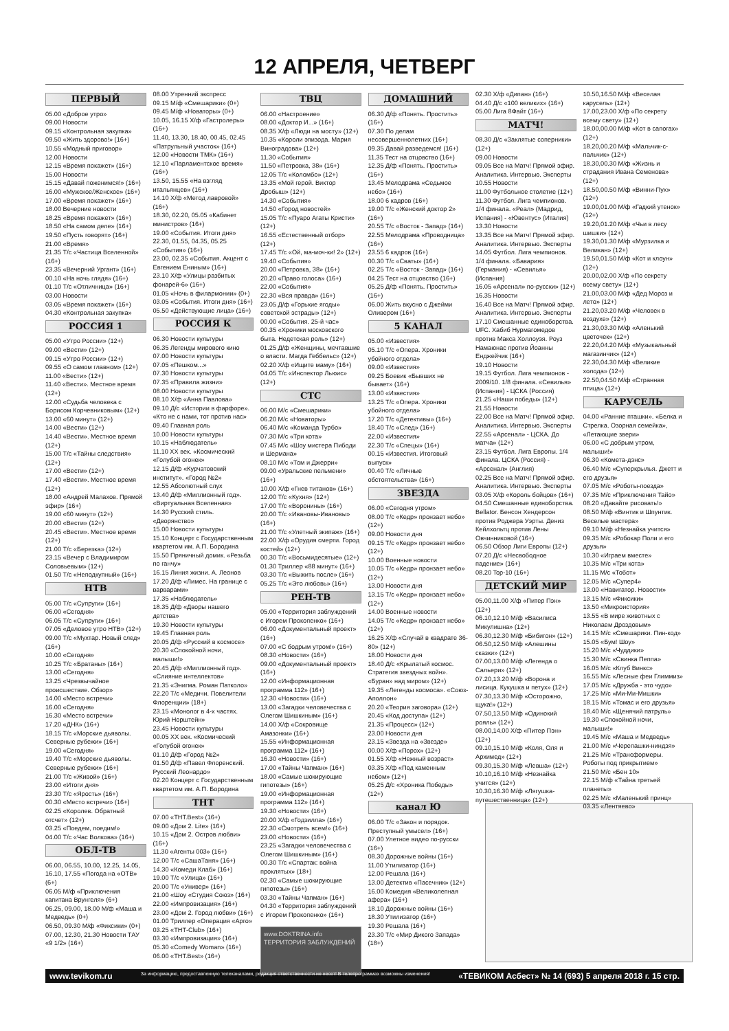12 АПРЕЛЯ, ЧЕТВЕРГ
ПЕРВЫЙ
05.00 «Доброе утро»
09.00 Новости
09.15 «Контрольная закупка»
09.50 «Жить здорово!» (16+)
10.55 «Модный приговор»
12.00 Новости
12.15 «Время покажет» (16+)
15.00 Новости
15.15 «Давай поженимся!» (16+)
16.00 «Мужское/Женское» (16+)
17.00 «Время покажет» (16+)
18.00 Вечерние новости
18.25 «Время покажет» (16+)
18.50 «На самом деле» (16+)
19.50 «Пусть говорят» (16+)
21.00 «Время»
21.35 Т/с «Частица Вселенной» (16+)
23.35 «Вечерний Ургант» (16+)
00.10 «На ночь глядя» (16+)
01.10 Т/с «Отличница» (16+)
03.00 Новости
03.05 «Время покажет» (16+)
04.30 «Контрольная закупка»
РОССИЯ 1
05.00 «Утро России» (12+)
09.00 «Вести» (12+)
09.15 «Утро России» (12+)
09.55 «О самом главном» (12+)
11.00 «Вести» (12+)
11.40 «Вести». Местное время (12+)
12.00 «Судьба человека с Борисом Корчевниковым» (12+)
13.00 «60 минут» (12+)
14.00 «Вести» (12+)
14.40 «Вести». Местное время (12+)
15.00 Т/с «Тайны следствия» (12+)
17.00 «Вести» (12+)
17.40 «Вести». Местное время (12+)
18.00 «Андрей Малахов. Прямой эфир» (16+)
19.00 «60 минут» (12+)
20.00 «Вести» (12+)
20.45 «Вести». Местное время (12+)
21.00 Т/с «Березка» (12+)
23.15 «Вечер с Владимиром Соловьевым» (12+)
01.50 Т/с «Неподкупный» (16+)
НТВ
05.00 Т/с «Супруги» (16+)
06.00 «Сегодня»
06.05 Т/с «Супруги» (16+)
07.05 «Деловое утро НТВ» (12+)
09.00 Т/с «Мухтар. Новый след» (16+)
10.00 «Сегодня»
10.25 Т/с «Братаны» (16+)
13.00 «Сегодня»
13.25 «Чрезвычайное происшествие. Обзор»
14.00 «Место встречи»
16.00 «Сегодня»
16.30 «Место встречи»
17.20 «ДНК» (16+)
18.15 Т/с «Морские дьяволы. Северные рубежи» (16+)
19.00 «Сегодня»
19.40 Т/с «Морские дьяволы. Северные рубежи» (16+)
21.00 Т/с «Живой» (16+)
23.00 «Итоги дня»
23.30 Т/с «Ярость» (16+)
00.30 «Место встречи» (16+)
02.25 «Королев. Обратный отсчет» (12+)
03.25 «Поедем, поедим!»
04.00 Т/с «Час Волкова» (16+)
ОБЛ-ТВ
06.00, 06.55, 10.00, 12.25, 14.05, 16.10, 17.55 «Погода на «ОТВ» (6+)
06.05 М/ф «Приключения капитана Врунгеля» (6+)
06.25, 09.00, 18.00 М/ф «Маша и Медведь» (0+)
06.50, 09.30 М/ф «Фиксики» (0+)
07.00, 12.30, 21.30 Новости ТАУ «9 1/2» (16+)
08.00 Утренний экспресс
09.15 М/ф «Смешарики» (0+)
09.45 М/ф «Новаторы» (0+)
10.05, 16.15 Х/ф «Гастролеры» (16+)
11.40, 13.30, 18.40, 00.45, 02.45 «Патрульный участок» (16+)
12.00 «Новости ТМК» (16+)
12.10 «Парламентское время» (16+)
13.50, 15.55 «На взгляд итальянцев» (16+)
14.10 Х/ф «Метод лавровой» (16+)
18.30, 02.20, 05.05 «Кабинет министров» (16+)
19.00 «События. Итоги дня»
22.30, 01.55, 04.35, 05.25 «События» (16+)
23.00, 02.35 «События. Акцент с Евгением Ениным» (16+)
23.10 Х/ф «Улицы разбитых фонарей-6» (16+)
01.05 «Ночь в филармонии» (0+)
03.05 «События. Итоги дня» (16+)
05.50 «Действующие лица» (16+)
РОССИЯ К
06.30 Новости культуры
06.35 Легенды мирового кино
07.00 Новости культуры
07.05 «Пешком...»
07.30 Новости культуры
07.35 «Правила жизни»
08.00 Новости культуры
08.10 Х/ф «Анна Павлова»
09.10 Д/с «Истории в фарфоре». «Кто не с нами, тот против нас»
09.40 Главная роль
10.00 Новости культуры
10.15 «Наблюдатель»
11.10 ХХ век. «Космический «Голубой огонек»
12.15 Д/ф «Курчатовский институт». «Город №2»
12.55 Абсолютный слух
13.40 Д/ф «Миллионный год». «Виртуальная Вселенная»
14.30 Русский стиль. «Дворянство»
15.00 Новости культуры
15.10 Концерт с Государственным квартетом им. А.П. Бородина
15.50 Пряничный домик. «Резьба по ганчу»
16.15 Линия жизни. А. Леонов
17.20 Д/ф «Лимес. На границе с варварами»
17.35 «Наблюдатель»
18.35 Д/ф «Дворы нашего детства»
19.30 Новости культуры
19.45 Главная роль
20.05 Д/ф «Русский в космосе»
20.30 «Спокойной ночи, малыши!»
20.45 Д/ф «Миллионный год». «Слияние интеллектов»
21.35 «Энигма. Роман Патколо»
22.20 Т/с «Медичи. Повелители Флоренции» (18+)
23.15 «Монолог в 4-х частях. Юрий Норштейн»
23.45 Новости культуры
00.05 ХХ век. «Космический «Голубой огонек»
01.10 Д/ф «Город №2»
01.50 Д/ф «Павел Флоренский. Русский Леонардо»
02.20 Концерт с Государственным квартетом им. А.П. Бородина
ТНТ
07.00 «ТНТ.Best» (16+)
09.00 «Дом 2. Lite» (16+)
10.15 «Дом 2. Остров любви» (16+)
11.30 «Агенты 003» (16+)
12.00 Т/с «СашаТаня» (16+)
14.30 «Комеди Клаб» (16+)
19.00 Т/с «Улица» (16+)
20.00 Т/с «Универ» (16+)
21.00 «Шоу «Студия Союз» (16+)
22.00 «Импровизация» (16+)
23.00 «Дом 2. Город любви» (16+)
01.00 Триллер «Операция «Арго»
03.25 «ТНТ-Club» (16+)
03.30 «Импровизация» (16+)
05.30 «Comedy Woman» (16+)
06.00 «ТНТ.Best» (16+)
ТВЦ
06.00 «Настроение»
08.00 «Доктор И...» (16+)
08.35 Х/ф «Люди на мосту» (12+)
10.35 «Короли эпизода. Мария Виноградова» (12+)
11.30 «События»
11.50 «Петровка, 38» (16+)
12.05 Т/с «Коломбо» (12+)
13.35 «Мой герой. Виктор Дробыш» (12+)
14.30 «События»
14.50 «Город новостей»
15.05 Т/с «Пуаро Агаты Кристи» (12+)
16.55 «Естественный отбор» (12+)
17.45 Т/с «Ой, ма-моч-ки! 2» (12+)
19.40 «События»
20.00 «Петровка, 38» (16+)
20.20 «Право голоса» (16+)
22.00 «События»
22.30 «Вся правда» (16+)
23.05 Д/ф «Горькие ягоды» советской эстрады» (12+)
00.00 «События. 25-й час»
00.35 «Хроники московского быта. Недетская роль» (12+)
01.25 Д/ф «Женщины, мечтавшие о власти. Магда Геббельс» (12+)
02.20 Х/ф «Ищите маму» (16+)
04.05 Т/с «Инспектор Льюис» (12+)
СТС
06.00 М/с «Смешарики»
06.20 М/с «Новаторы»
06.40 М/с «Команда Турбо»
07.30 М/с «Три кота»
07.45 М/с «Шоу мистера Пибоди и Шермана»
08.10 М/с «Том и Джерри»
09.00 «Уральские пельмени» (16+)
10.00 Х/ф «Гнев титанов» (16+)
12.00 Т/с «Кухня» (12+)
17.00 Т/с «Воронины» (16+)
20.00 Т/с «Ивановы-Ивановы» (16+)
21.00 Т/с «Улетный экипаж» (16+)
22.00 Х/ф «Орудия смерти. Город костей» (12+)
00.30 Т/с «Восьмидесятые» (12+)
01.30 Триллер «88 минут» (16+)
03.30 Т/с «Выжить после» (16+)
05.25 Т/с «Это любовь» (16+)
РЕН-ТВ
05.00 «Территория заблуждений с Игорем Прокопенко» (16+)
06.00 «Документальный проект» (16+)
07.00 «С бодрым утром!» (16+)
08.30 «Новости» (16+)
09.00 «Документальный проект» (16+)
12.00 «Информационная программа 112» (16+)
12.30 «Новости» (16+)
13.00 «Загадки человечества с Олегом Шишкиным» (16+)
14.00 Х/ф «Сокровище Амазонки» (16+)
15.55 «Информационная программа 112» (16+)
16.30 «Новости» (16+)
17.00 «Тайны Чапман» (16+)
18.00 «Самые шокирующие гипотезы» (16+)
19.00 «Информационная программа 112» (16+)
19.30 «Новости» (16+)
20.00 Х/ф «Годзилла» (16+)
22.30 «Смотреть всем!» (16+)
23.00 «Новости» (16+)
23.25 «Загадки человечества с Олегом Шишкиным» (16+)
00.30 Т/с «Спартак: война проклятых» (18+)
02.30 «Самые шокирующие гипотезы» (16+)
03.30 «Тайны Чапман» (16+)
04.30 «Территория заблуждений с Игорем Прокопенко» (16+)
www.DOKTRINA.info
ТЕРРИТОРИЯ ЗАБЛУЖДЕНИЙ
ДОМАШНИЙ
06.30 Д/ф «Понять. Простить» (16+)
07.30 По делам несовершеннолетних (16+)
09.35 Давай разведемся! (16+)
11.35 Тест на отцовство (16+)
12.35 Д/ф «Понять. Простить» (16+)
13.45 Мелодрама «Седьмое небо» (16+)
18.00 6 кадров (16+)
19.00 Т/с «Женский доктор 2» (16+)
20.55 Т/с «Восток - Запад» (16+)
22.55 Мелодрама «Проводница» (16+)
23.55 6 кадров (16+)
00.30 Т/с «Сваты» (16+)
02.25 Т/с «Восток - Запад» (16+)
04.25 Тест на отцовство (16+)
05.25 Д/ф «Понять. Простить» (16+)
06.00 Жить вкусно с Джейми Оливером (16+)
5 КАНАЛ
05.00 «Известия»
05.10 Т/с «Опера. Хроники убойного отдела»
09.00 «Известия»
09.25 Боевик «Бывших не бывает» (16+)
13.00 «Известия»
13.25 Т/с «Опера. Хроники убойного отдела»
17.20 Т/с «Детективы» (16+)
18.40 Т/с «След» (16+)
22.00 «Известия»
22.30 Т/с «Спецы» (16+)
00.15 «Известия. Итоговый выпуск»
00.40 Т/с «Личные обстоятельства» (16+)
ЗВЕЗДА
06.00 «Сегодня утром»
08.00 Т/с «Кедр» пронзает небо» (12+)
09.00 Новости дня
09.15 Т/с «Кедр» пронзает небо» (12+)
10.00 Военные новости
10.05 Т/с «Кедр» пронзает небо» (12+)
13.00 Новости дня
13.15 Т/с «Кедр» пронзает небо» (12+)
14.00 Военные новости
14.05 Т/с «Кедр» пронзает небо» (12+)
16.25 Х/ф «Случай в квадрате 36-80» (12+)
18.00 Новости дня
18.40 Д/с «Крылатый космос. Стратегия звездных войн». «Буран» над миром» (12+)
19.35 «Легенды космоса». «Союз-Аполлон»
20.20 «Теория заговора» (12+)
20.45 «Код доступа» (12+)
21.35 «Процесс» (12+)
23.00 Новости дня
23.15 «Звезда на «Звезде»
00.00 Х/ф «Порох» (12+)
01.55 Х/ф «Нежный возраст»
03.35 Х/ф «Под каменным небом» (12+)
05.25 Д/с «Хроника Победы» (12+)
канал Ю
06.00 Т/с «Закон и порядок. Преступный умысел» (16+)
07.00 Улетное видео по-русски (16+)
08.30 Дорожные войны (16+)
11.00 Утилизатор (16+)
12.00 Решала (16+)
13.00 Детектив «Пасечник» (12+)
16.00 Комедия «Великолепная афера» (16+)
18.10 Дорожные войны (16+)
18.30 Утилизатор (16+)
19.30 Решала (16+)
23.30 Т/с «Мир Дикого Запада» (18+)
02.30 Х/ф «Дипан» (16+)
04.40 Д/с «100 великих» (16+)
05.00 Лига 8Файт (16+)
МАТЧ!
08.30 Д/с «Заклятые соперники» (12+)
09.00 Новости
09.05 Все на Матч! Прямой эфир. Аналитика. Интервью. Эксперты
10.55 Новости
11.00 Футбольное столетие (12+)
11.30 Футбол. Лига чемпионов. 1/4 финала. «Реал» (Мадрид, Испания) - «Ювентус» (Италия)
13.30 Новости
13.35 Все на Матч! Прямой эфир. Аналитика. Интервью. Эксперты
14.05 Футбол. Лига чемпионов. 1/4 финала. «Бавария» (Германия) - «Севилья» (Испания)
16.05 «Арсенал» по-русски» (12+)
16.35 Новости
16.40 Все на Матч! Прямой эфир. Аналитика. Интервью. Эксперты
17.10 Смешанные единоборства. UFC. Хабиб Нурмагомедов против Макса Холлоуэя. Роуз Намаюнас против Йоанны Енджейчик (16+)
19.10 Новости
19.15 Футбол. Лига чемпионов - 2009/10. 1/8 финала. «Севилья» (Испания) - ЦСКА (Россия)
21.25 «Наши победы» (12+)
21.55 Новости
22.00 Все на Матч! Прямой эфир. Аналитика. Интервью. Эксперты
22.55 «Арсенал» - ЦСКА. До матча» (12+)
23.15 Футбол. Лига Европы. 1/4 финала. ЦСКА (Россия) - «Арсенал» (Англия)
02.25 Все на Матч! Прямой эфир. Аналитика. Интервью. Эксперты
03.05 Х/ф «Король бойцов» (16+)
04.50 Смешанные единоборства. Bellator. Бенсон Хендерсон против Роджера Уэрты. Дениз Кейлхольтц против Лены Овчинниковой (16+)
06.50 Обзор Лиги Европы (12+)
07.20 Д/с «Несвободное падение» (16+)
08.20 Top-10 (16+)
ДЕТСКИЙ МИР
05.00,11.00 Х/ф «Питер Пэн» (12+)
06.10,12.10 М/ф «Василиса Микулишна» (12+)
06.30,12.30 М/ф «Бибигон» (12+)
06.50,12.50 М/ф «Алешины сказки» (12+)
07.00,13.00 М/ф «Легенда о Сальери» (12+)
07.20,13.20 М/ф «Ворона и лисица. Кукушка и петух» (12+)
07.30,13.30 М/ф «Осторожно, щука!» (12+)
07.50,13.50 М/ф «Одинокий рояль» (12+)
08.00,14.00 Х/ф «Питер Пэн» (12+)
09.10,15.10 М/ф «Коля, Оля и Архимед» (12+)
09.30,15.30 М/ф «Левша» (12+)
10.10,16.10 М/ф «Незнайка учится» (12+)
10.30,16.30 М/ф «Лягушка-путешественница» (12+)
10.50,16.50 М/ф «Веселая карусель» (12+)
17.00,23.00 Х/ф «По секрету всему свету» (12+)
18.00,00.00 М/ф «Кот в сапогах» (12+)
18.20,00.20 М/ф «Мальчик-с-пальчик» (12+)
18.30,00.30 М/ф «Жизнь и страдания Ивана Семенова» (12+)
18.50,00.50 М/ф «Винни-Пух» (12+)
19.00,01.00 М/ф «Гадкий утенок» (12+)
19.20,01.20 М/ф «Чьи в лесу шишки» (12+)
19.30,01.30 М/ф «Мурзилка и Великан» (12+)
19.50,01.50 М/ф «Кот и клоун» (12+)
20.00,02.00 Х/ф «По секрету всему свету» (12+)
21.00,03.00 М/ф «Дед Мороз и лето» (12+)
21.20,03.20 М/ф «Человек в воздухе» (12+)
21.30,03.30 М/ф «Аленький цветочек» (12+)
22.20,04.20 М/ф «Музыкальный магазинчик» (12+)
22.30,04.30 М/ф «Великие холода» (12+)
22.50,04.50 М/ф «Странная птица» (12+)
КАРУСЕЛЬ
04.00 «Ранние пташки». «Белка и Стрелка. Озорная семейка», «Летающие звери»
06.00 «С добрым утром, малыши!»
06.30 «Комета-дэнс»
06.40 М/с «Суперкрылья. Джетт и его друзья»
07.05 М/с «Роботы-поезда»
07.35 М/с «Приключения Тайо»
08.20 «Давайте рисовать!»
08.50 М/ф «Винтик и Шпунтик. Веселые мастера»
09.10 М/ф «Незнайка учится»
09.35 М/с «Робокар Поли и его друзья»
10.30 «Играем вместе»
10.35 М/с «Три кота»
11.15 М/с «Тобот»
12.05 М/с «Супер4»
13.00 «Навигатор. Новости»
13.15 М/с «Фиксики»
13.50 «Микроистория»
13.55 «В мире животных с Николаем Дроздовым»
14.15 М/с «Смешарики. Пин-код»
15.05 «Бум! Шоу»
15.20 М/с «Чуддики»
15.30 М/с «Свинка Пеппа»
16.05 М/с «Клуб Винкс»
16.55 М/с «Лесные феи Глиммиз»
17.05 М/с «Дружба - это чудо»
17.25 М/с «Ми-Ми-Мишки»
18.15 М/с «Томас и его друзья»
18.40 М/с «Щенячий патруль»
19.30 «Спокойной ночи, малыши!»
19.45 М/с «Маша и Медведь»
21.00 М/с «Черепашки-ниндзя»
21.25 М/с «Трансформеры. Роботы под прикрытием»
21.50 М/с «Бен 10»
22.15 М/ф «Тайна третьей планеты»
02.25 М/с «Маленький принц»
03.35 «Лентяево»
www.tevikom.ru За информацию, предоставленную телеканалами, редакция ответственности не несет! В телепрограммах возможны изменения! «ТЕВИКОМ Асбест» № 14 (693) 5 апреля 2018 г. 15 стр.